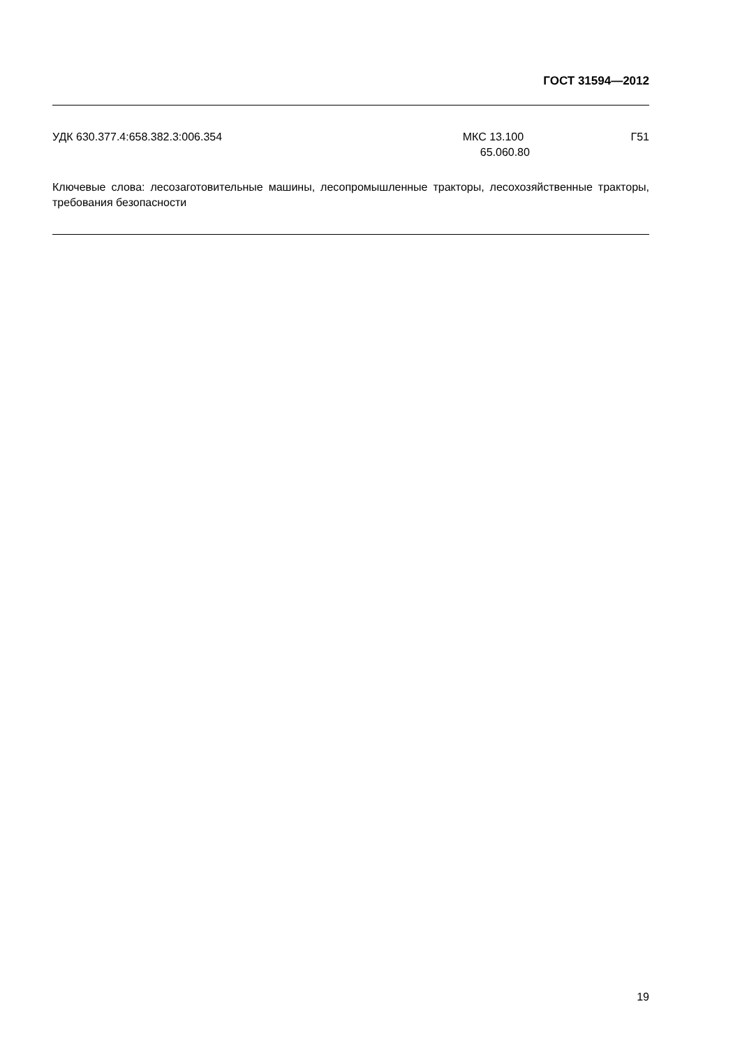ГОСТ 31594—2012
УДК 630.377.4:658.382.3:006.354
МКС 13.100
65.060.80
Г51
Ключевые слова: лесозаготовительные машины, лесопромышленные тракторы, лесохозяйственные тракторы, требования безопасности
19